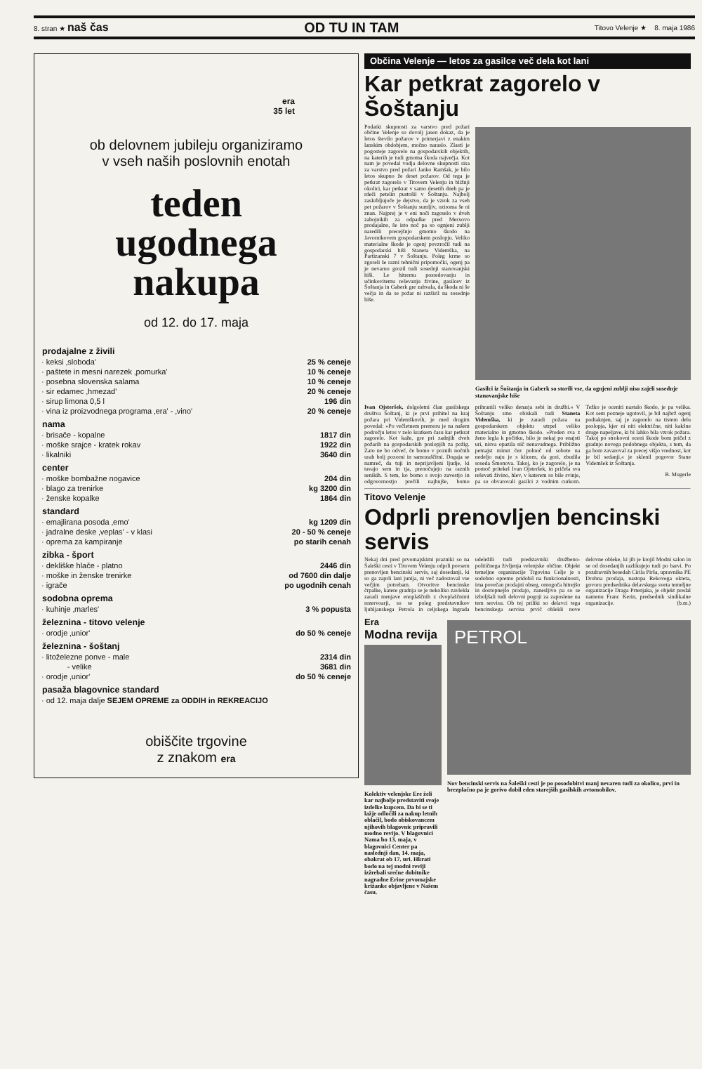8. stran ★ naš čas OD TU IN TAM Titovo Velenje ★ 8. maja 1986
era
35 let
ob delovnem jubileju organiziramo
v vseh naših poslovnih enotah
teden
ugodnega
nakupa
od 12. do 17. maja
| prodajalne z živili | |
| --- | --- |
| · keksi ‚sloboda' | 25 % ceneje |
| · paštete in mesni narezek ‚pomurka' | 10 % ceneje |
| · posebna slovenska salama | 10 % ceneje |
| · sir edamec ‚hmezad' | 20 % ceneje |
| · sirup limona 0,5 l | 196 din |
| · vina iz proizvodnega programa ‚era' - ‚vino' | 20 % ceneje |
| nama | |
| · brisače - kopalne | 1817 din |
| · moške srajce - kratek rokav | 1922 din |
| · likalniki | 3640 din |
| center | |
| · moške bombažne nogavice | 204 din |
| · blago za trenirke | kg 3200 din |
| · ženske kopalke | 1864 din |
| standard | |
| · emajlirana posoda ‚emo' | kg 1209 din |
| · jadralne deske ‚veplas' - v klasi | 20 - 50 % ceneje |
| · oprema za kampiranje | po starih cenah |
| zibka - šport | |
| · dekliške hlače - platno | 2446 din |
| · moške in ženske trenirke | od 7600 din dalje |
| · igrače | po ugodnih cenah |
| sodobna oprema | |
| · kuhinje ‚marles' | 3 % popusta |
| železnina - titovo velenje | |
| · orodje ‚unior' | do 50 % ceneje |
| železnina - šoštanj | |
| · litoželezne ponve - male | 2314 din |
| - velike | 3681 din |
| · orodje ‚unior' | do 50 % ceneje |
| pasaža blagovnice standard | |
| · od 12. maja dalje SEJEM OPREME za ODDIH in REKREACIJO | |
obiščite trgovine
z znakom era
Občina Velenje — letos za gasilce več dela kot lani
Kar petkrat zagorelo v Šoštanju
Podatki skupnosti za varstvo pred požari občine Velenje so dovolj jasen dokaz, da je letos število požarov v primerjavi z enakim lanskim obdobjem, močno naraslo. Zlasti je pogosteje zagorelo na gospodarskih objektih, na katerih je tudi gmotna škoda največja. Kot nam je povedal vodja delovne skupnosti sisa za varstvo pred požari Janko Ramšak, je bilo letos skupno že deset požarov. Od tega je petkrat zagorelo v Titovem Velenju in bližnji okolici, kar petkrat v samo desetih dneh pa je rdeči petelin pustošil v Šoštanju. Najbolj zaskrbljujoče je dejstvo, da je vzrok za vseh pet požarov v Šoštanju sumljiv, oziroma še ni znan. Najprej je v eni noči zagorelo v dveh zabojnikih za odpadke pred Merxovo prodajalno, še isto noč pa so ognjeni zublji naredili precejšnjo gmotno škodo na Javornikovem gospodarskem poslopju. Veliko materialne škode je ogenj povzročil tudi na gospodarski hiši Staneta Videmška, na Partizanski 7 v Šoštanju. Poleg krme so zgoreli še razni tehnični pripomočki, ogenj pa je nevarno grozil tudi sosednji stanovanjski hiši. Le hitremu posredovanju in učinkovitemu reševanju živine, gasilcev iz Šoštanja in Gaberk gre zahvala, da škoda ni še večja in da se požar ni razširil na sosednje hiše.
Gasilci iz Šoštanja in Gaberk so storili vse, da ognjeni zublji niso zajeli sosednje stanovanjske hiše
Ivan Ojsteršek, dolgoletni član gasilskega društva Šoštanj, ki je prvi prihitel na kraj požara pri Videmškovih, je med drugim povedal: »Po večletnem premoru je na našem področju letos v zelo kratkem času kar petkrat zagorelo. Kot kaže, gre pri zadnjih dveh požarih na gospodarskih poslopjih za požig. Zato ne bo odveč, če bomo v poznih nočnih urah bolj pozorni in samozaščitni. Dogaja se namreč, da tuji in neprijavljeni ljudje, ki tavajo sem in tja, prenočujejo na raznih senikih. S tem, ko bomo s svojo zavestjo in odgovornostjo prečili najhujše, bomo prihranili veliko denarja sebi in družbi.« V Šoštanju smo obiskali tudi Staneta Videmška, ki je zaradi požara na gospodarskem objektu utrpel veliko materialno in gmotno škodo. »Preden sva z ženo legla k počitku, bilo je nekaj po enajsti uri, nisva opazila nič nenavadnega. Približno petnajst minut čez polnoč od sobote na nedeljo naju je s klicem, da gori, zbudila soseda Šmonova. Takoj, ko je zagorelo, je na pomoč pritekel Ivan Ojsteršek, in pričela sva reševati živino, hlev, v katerem so bile svinje, pa so obvarovali gasilci z vodnim curkom. Težko je oceniti nastalo škodo, je pa velika. Kot sem pozneje ugotovil, je bil najbrž ogenj podtaknjen, saj je zagorelo na tistem delu poslopja, kjer ni niti električne, niti kakšne druge napeljave, ki bi lahko bila vzrok požara. Takoj po strokovni oceni škode bom pričel z gradnjo novega podobnega objekta, s tem, da ga bom zavaroval za precej višjo vrednost, kot je bil sedanji,« je sklenil pogovor Stane Videmšek iz Šoštanja.
B. Mugerle
Titovo Velenje
Odprli prenovljen bencinski servis
Nekaj dni pred prvomajskimi prazniki so na Šaleški cesti v Titovem Velenju odprli povsem prenovljen bencinski servis, saj dosedanji, ki so ga zaprli lani junija, ni več zadostoval vse večjim potrebam. Otvoritve bencinske črpalke, katere gradnja se je nekoliko zavlekla zaradi menjave enoplaščnih z dvoplaščnimi rezervoarji, so se poleg predstavnikov ljubljanskega Petrola in celjskega Ingrada udeležili tudi predstavniki družbeno-političnega življenja velenjske občine. Objekt temeljne organizacije Trgovina Celje je s sodobno opremo pridobil na funkcionalnosti, ima povečan prodajni obseg, omogoča hitrejšo in dostopnejšo prodajo, zanesljivo pa so se izboljšali tudi delovni pogoji za zaposlene na tem servisu. Ob tej priliki so delavci tega bencinskega servisa prvič oblekli nove delovne obleke, ki jih je krojil Modni salon in se od dosedanjih razlikujejo tudi po barvi. Po pozdravnih besedah Cirila Pirša, upravnika PE Drobna prodaja, nastopa Rekovega okteta, govoru predsednika delavskega sveta temeljne organizacije Draga Prtenjaka, je objekt predal namenu Franc Kerin, predsednik sindikalne organizacije. (b.m.)
Era
Modna revija
Kolektiv velenjske Ere želi kar najbolje predstaviti svoje izdelke kupcem. Da bi se ti lažje odločili za nakup letnih oblačil, bodo obiskovancem njihovih blagovnic pripravili modno revijo. V blagovnici Nama bo 13. maja, v blagovnici Center pa naslednji dan, 14. maja, obakrat ob 17. uri. Hkrati bodo na tej modni reviji izžrebali srečne dobitnike nagradne Erine prvomajske križanke objavljene v Našem času.
PETROL
Nov bencinski servis na Šaleški cesti je po posodobitvi manj nevaren tudi za okolico, prvi in brezplačno pa je gorivo dobil eden starejših gasilskih avtomobilov.